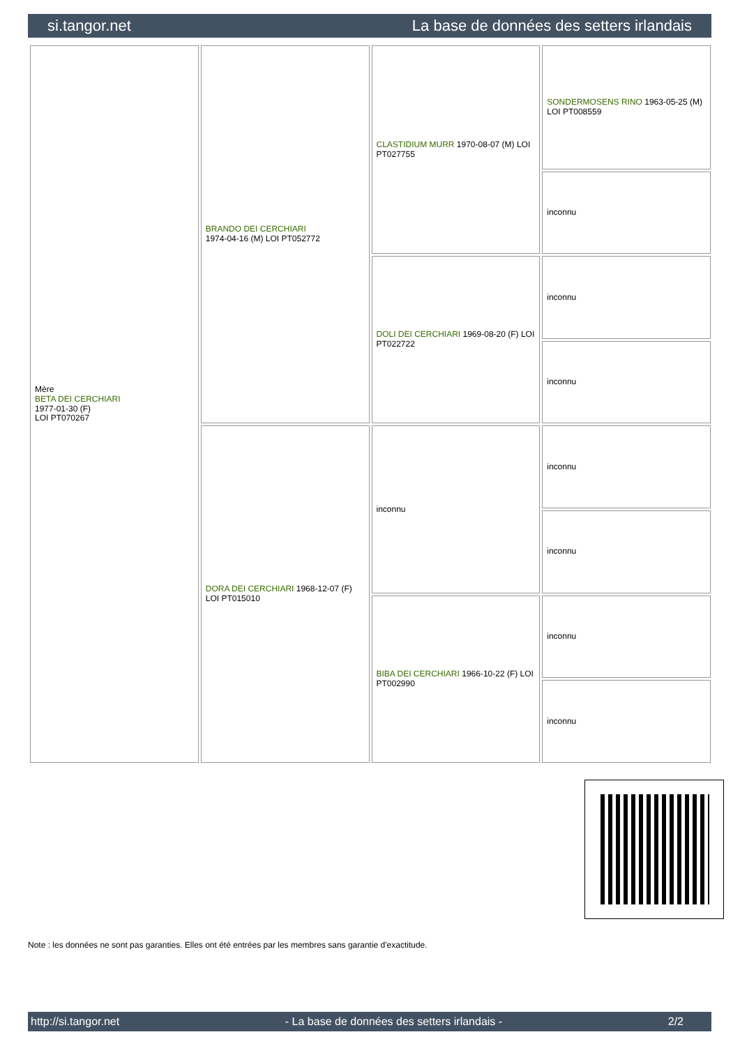si.tangor.net La base de données des setters irlandais
| Mère BETA DEI CERCHIARI 1977-01-30 (F) LOI PT070267 | BRANDO DEI CERCHIARI 1974-04-16 (M) LOI PT052772 | CLASTIDIUM MURR 1970-08-07 (M) LOI PT027755 | SONDERMOSENS RINO 1963-05-25 (M) LOI PT008559 |
| | | | inconnu |
| | | DOLI DEI CERCHIARI 1969-08-20 (F) LOI PT022722 | inconnu |
| | | | inconnu |
| | DORA DEI CERCHIARI 1968-12-07 (F) LOI PT015010 | inconnu | inconnu |
| | | | inconnu |
| | | BIBA DEI CERCHIARI 1966-10-22 (F) LOI PT002990 | inconnu |
| | | | inconnu |
Note : les données ne sont pas garanties. Elles ont été entrées par les membres sans garantie d'exactitude.
http://si.tangor.net - La base de données des setters irlandais - 2/2